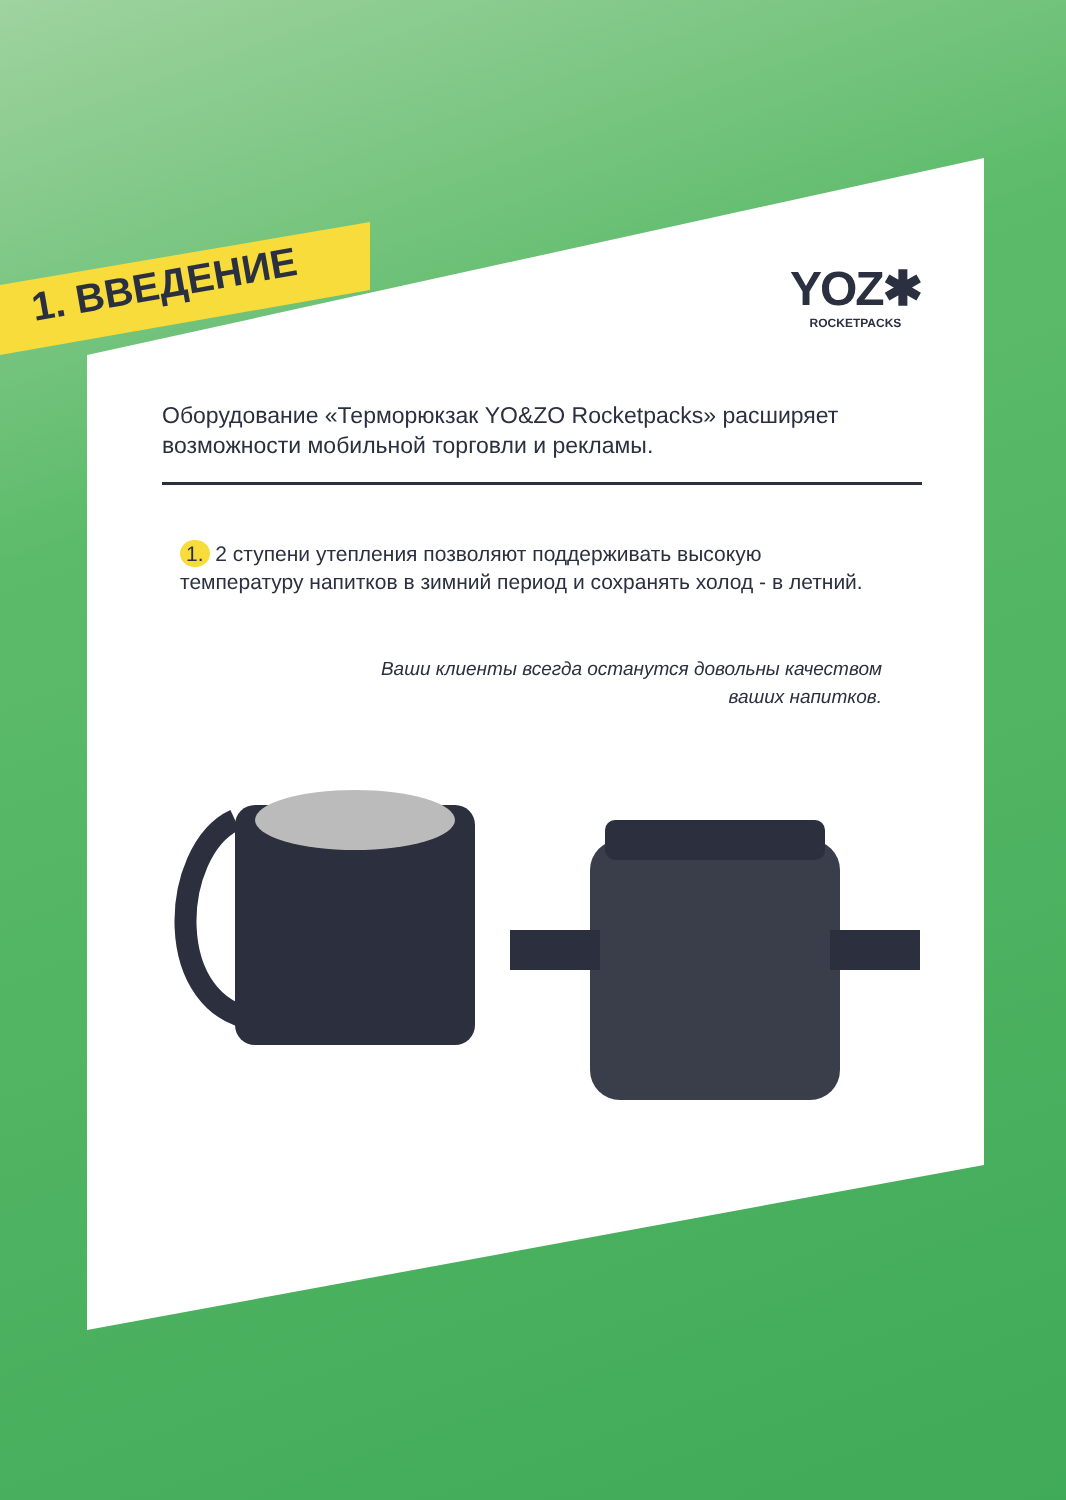1. ВВЕДЕНИЕ
YOZ✱
ROCKETPACKS
Оборудование «Терморюкзак YO&ZO Rocketpacks» расширяет возможности мобильной торговли и рекламы.
1. 2 ступени утепления позволяют поддерживать высокую температуру напитков в зимний период и сохранять холод - в летний.
Ваши клиенты всегда останутся довольны качеством ваших напитков.